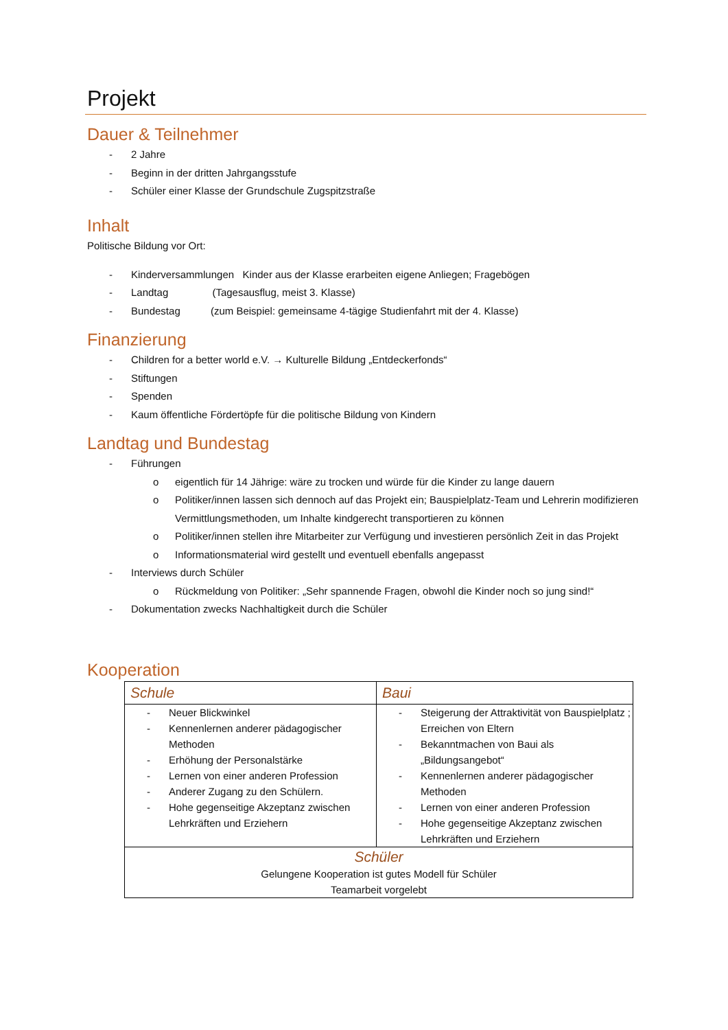Projekt
Dauer & Teilnehmer
- 2 Jahre
- Beginn in der dritten Jahrgangsstufe
- Schüler einer Klasse der Grundschule Zugspitzstraße
Inhalt
Politische Bildung vor Ort:
- Kinderversammlungen Kinder aus der Klasse erarbeiten eigene Anliegen; Fragebögen
- Landtag (Tagesausflug, meist 3. Klasse)
- Bundestag (zum Beispiel: gemeinsame 4-tägige Studienfahrt mit der 4. Klasse)
Finanzierung
- Children for a better world e.V. → Kulturelle Bildung „Entdeckerfonds“
- Stiftungen
- Spenden
- Kaum öffentliche Fördertöpfe für die politische Bildung von Kindern
Landtag und Bundestag
- Führungen
o eigentlich für 14 Jährige: wäre zu trocken und würde für die Kinder zu lange dauern
o Politiker/innen lassen sich dennoch auf das Projekt ein; Bauspielplatz-Team und Lehrerin modifizieren Vermittlungsmethoden, um Inhalte kindgerecht transportieren zu können
o Politiker/innen stellen ihre Mitarbeiter zur Verfügung und investieren persönlich Zeit in das Projekt
o Informationsmaterial wird gestellt und eventuell ebenfalls angepasst
- Interviews durch Schüler
o Rückmeldung von Politiker: „Sehr spannende Fragen, obwohl die Kinder noch so jung sind!“
- Dokumentation zwecks Nachhaltigkeit durch die Schüler
Kooperation
| Schule | Baui |
| - Neuer Blickwinkel - Kennenlernen anderer pädagogischer Methoden - Erhöhung der Personalstärke - Lernen von einer anderen Profession - Anderer Zugang zu den Schülern. - Hohe gegenseitige Akzeptanz zwischen Lehrkräften und Erziehern | - Steigerung der Attraktivität von Bauspielplatz ; Erreichen von Eltern - Bekanntmachen von Baui als „Bildungsangebot“ - Kennenlernen anderer pädagogischer Methoden - Lernen von einer anderen Profession - Hohe gegenseitige Akzeptanz zwischen Lehrkräften und Erziehern |
| Schüler Gelungene Kooperation ist gutes Modell für Schüler Teamarbeit vorgelebt | |